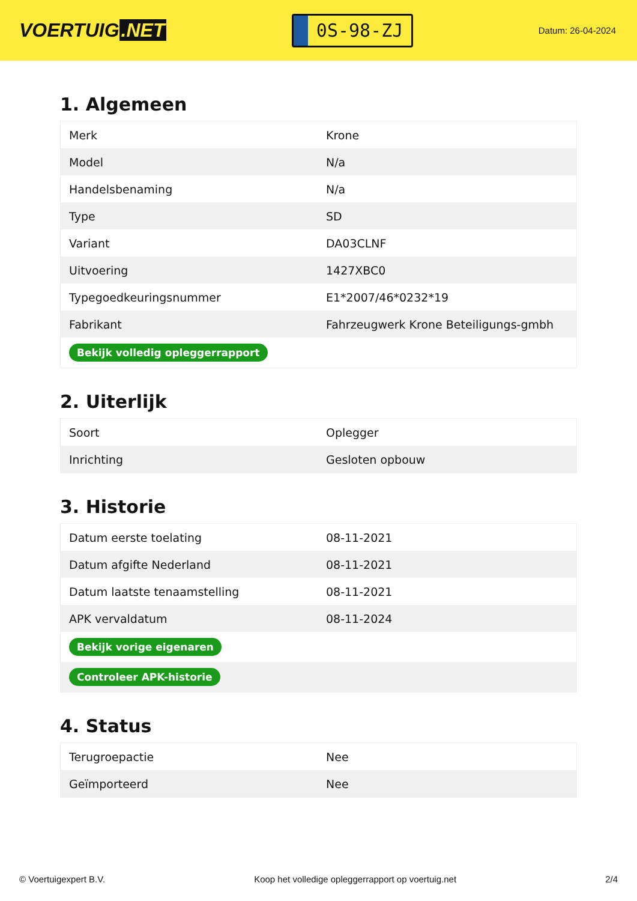VOERTUIG.NET
0S-98-ZJ
Datum: 26-04-2024
1. Algemeen
| Merk | Krone |
| Model | N/a |
| Handelsbenaming | N/a |
| Type | SD |
| Variant | DA03CLNF |
| Uitvoering | 1427XBC0 |
| Typegoedkeuringsnummer | E1*2007/46*0232*19 |
| Fabrikant | Fahrzeugwerk Krone Beteiligungs-gmbh |
| Bekijk volledig opleggerrapport | |
2. Uiterlijk
| Soort | Oplegger |
| Inrichting | Gesloten opbouw |
3. Historie
| Datum eerste toelating | 08-11-2021 |
| Datum afgifte Nederland | 08-11-2021 |
| Datum laatste tenaamstelling | 08-11-2021 |
| APK vervaldatum | 08-11-2024 |
| Bekijk vorige eigenaren | |
| Controleer APK-historie | |
4. Status
| Terugroepactie | Nee |
| Geïmporteerd | Nee |
© Voertuigexpert B.V. Koop het volledige opleggerrapport op voertuig.net 2/4